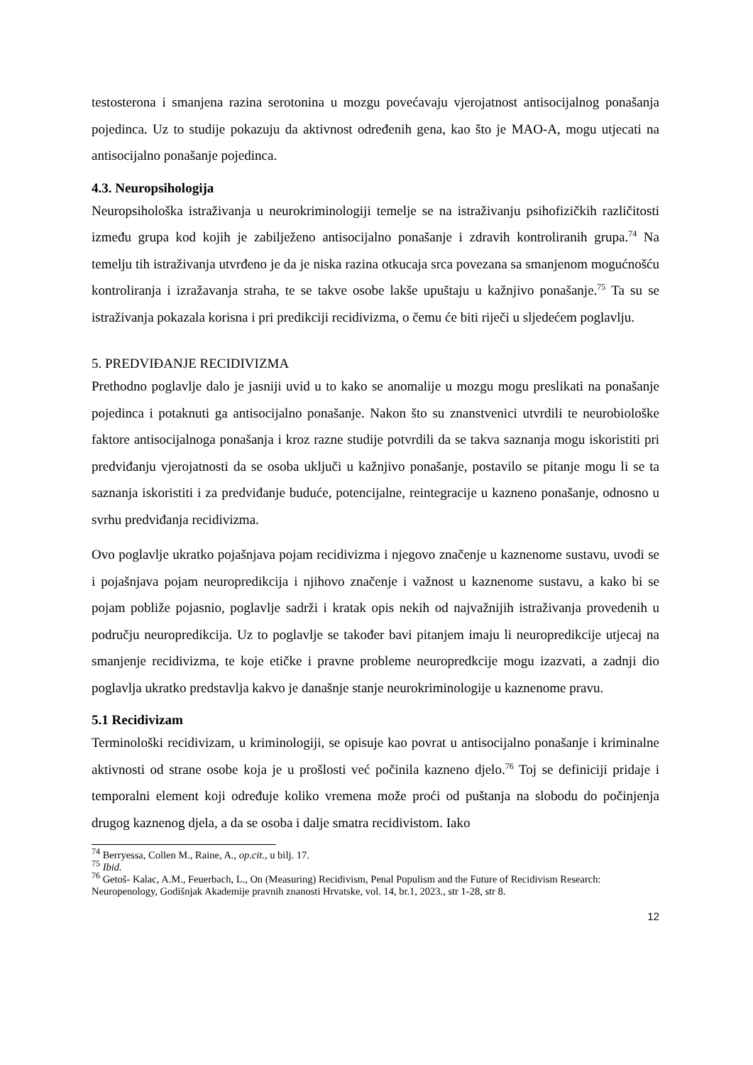testosterona i smanjena razina serotonina u mozgu povećavaju vjerojatnost antisocijalnog ponašanja pojedinca. Uz to studije pokazuju da aktivnost određenih gena, kao što je MAO-A, mogu utjecati na antisocijalno ponašanje pojedinca.
4.3. Neuropsihologija
Neuropsihološka istraživanja u neurokriminologiji temelje se na istraživanju psihofizičkih različitosti između grupa kod kojih je zabilježeno antisocijalno ponašanje i zdravih kontroliranih grupa.<sup>74</sup> Na temelju tih istraživanja utvrđeno je da je niska razina otkucaja srca povezana sa smanjenom mogućnošću kontroliranja i izražavanja straha, te se takve osobe lakše upuštaju u kažnjivo ponašanje.<sup>75</sup> Ta su se istraživanja pokazala korisna i pri predikciji recidivizma, o čemu će biti riječi u sljedećem poglavlju.
5. PREDVIĐANJE RECIDIVIZMA
Prethodno poglavlje dalo je jasniji uvid u to kako se anomalije u mozgu mogu preslikati na ponašanje pojedinca i potaknuti ga antisocijalno ponašanje. Nakon što su znanstvenici utvrdili te neurobiološke faktore antisocijalnoga ponašanja i kroz razne studije potvrdili da se takva saznanja mogu iskoristiti pri predviđanju vjerojatnosti da se osoba uključi u kažnjivo ponašanje, postavilo se pitanje mogu li se ta saznanja iskoristiti i za predviđanje buduće, potencijalne, reintegracije u kazneno ponašanje, odnosno u svrhu predviđanja recidivizma.
Ovo poglavlje ukratko pojašnjava pojam recidivizma i njegovo značenje u kaznenome sustavu, uvodi se i pojašnjava pojam neuropredikcija i njihovo značenje i važnost u kaznenome sustavu, a kako bi se pojam pobliže pojasnio, poglavlje sadrži i kratak opis nekih od najvažnijih istraživanja provedenih u području neuropredikcija. Uz to poglavlje se također bavi pitanjem imaju li neuropredikcije utjecaj na smanjenje recidivizma, te koje etičke i pravne probleme neuropredkcije mogu izazvati, a zadnji dio poglavlja ukratko predstavlja kakvo je današnje stanje neurokriminologije u kaznenome pravu.
5.1 Recidivizam
Terminološki recidivizam, u kriminologiji, se opisuje kao povrat u antisocijalno ponašanje i kriminalne aktivnosti od strane osobe koja je u prošlosti već počinila kazneno djelo.<sup>76</sup> Toj se definiciji pridaje i temporalni element koji određuje koliko vremena može proći od puštanja na slobodu do počinjenja drugog kaznenog djela, a da se osoba i dalje smatra recidivistom. Iako
<sup>74</sup> Berryessa, Collen M., Raine, A., op.cit., u bilj. 17.
<sup>75</sup> Ibid.
<sup>76</sup> Getoš- Kalac, A.M., Feuerbach, L., On (Measuring) Recidivism, Penal Populism and the Future of Recidivism Research: Neuropenology, Godišnjak Akademije pravnih znanosti Hrvatske, vol. 14, br.1, 2023., str 1-28, str 8.
12